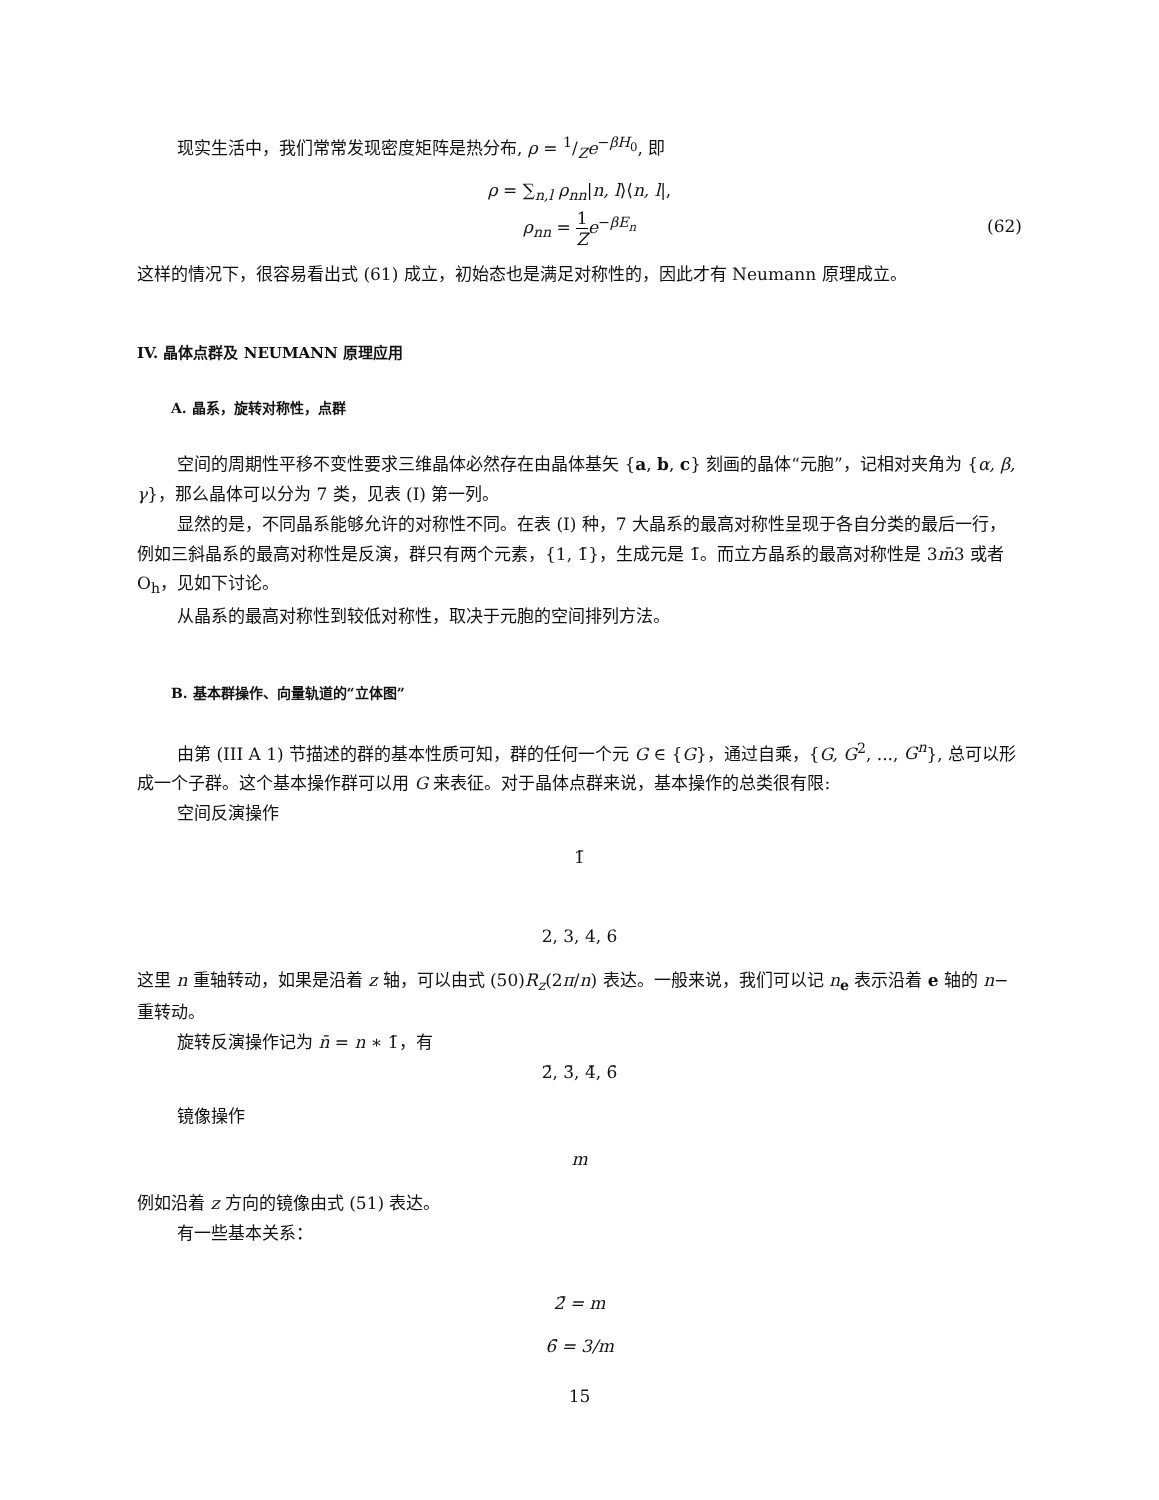现实生活中，我们常常发现密度矩阵是热分布, ρ = 1/Ze<sup>−βH<sub>0</sub></sup>, 即
ρ = ∑<sub>n,l</sub> ρ<sub>nn</sub>|n, l⟩⟨n, l|,
ρ<sub>nn</sub> = 1 Z e<sup>−βE<sub>n</sub></sup>
(62)
这样的情况下，很容易看出式 (61) 成立，初始态也是满足对称性的，因此才有 Neumann 原理成立。
IV. 晶体点群及 NEUMANN 原理应用
A. 晶系，旋转对称性，点群
空间的周期性平移不变性要求三维晶体必然存在由晶体基矢 {a, b, c} 刻画的晶体“元胞”，记相对夹角为 {α, β, γ}，那么晶体可以分为 7 类，见表 (I) 第一列。
显然的是，不同晶系能够允许的对称性不同。在表 (I) 种，7 大晶系的最高对称性呈现于各自分类的最后一行，例如三斜晶系的最高对称性是反演，群只有两个元素，{1, 1̄}，生成元是 1̄。而立方晶系的最高对称性是 3m̄3 或者 O<sub>h</sub>，见如下讨论。
从晶系的最高对称性到较低对称性，取决于元胞的空间排列方法。
B. 基本群操作、向量轨道的“立体图”
由第 (III A 1) 节描述的群的基本性质可知，群的任何一个元 G ∈ {G}，通过自乘，{G, G<sup>2</sup>, ..., G<sup>n</sup>}, 总可以形成一个子群。这个基本操作群可以用 G 来表征。对于晶体点群来说，基本操作的总类很有限:
空间反演操作
1̄
2, 3, 4, 6
这里 n 重轴转动，如果是沿着 z 轴，可以由式 (50)R<sub>z</sub>(2π/n) 表达。一般来说，我们可以记 n<sub>e</sub> 表示沿着 e 轴的 n− 重转动。
旋转反演操作记为 n̄ = n ∗ 1̄，有
2̄, 3̄, 4̄, 6̄
镜像操作
m
例如沿着 z 方向的镜像由式 (51) 表达。
有一些基本关系：
2̄ = m
6̄ = 3/m
15